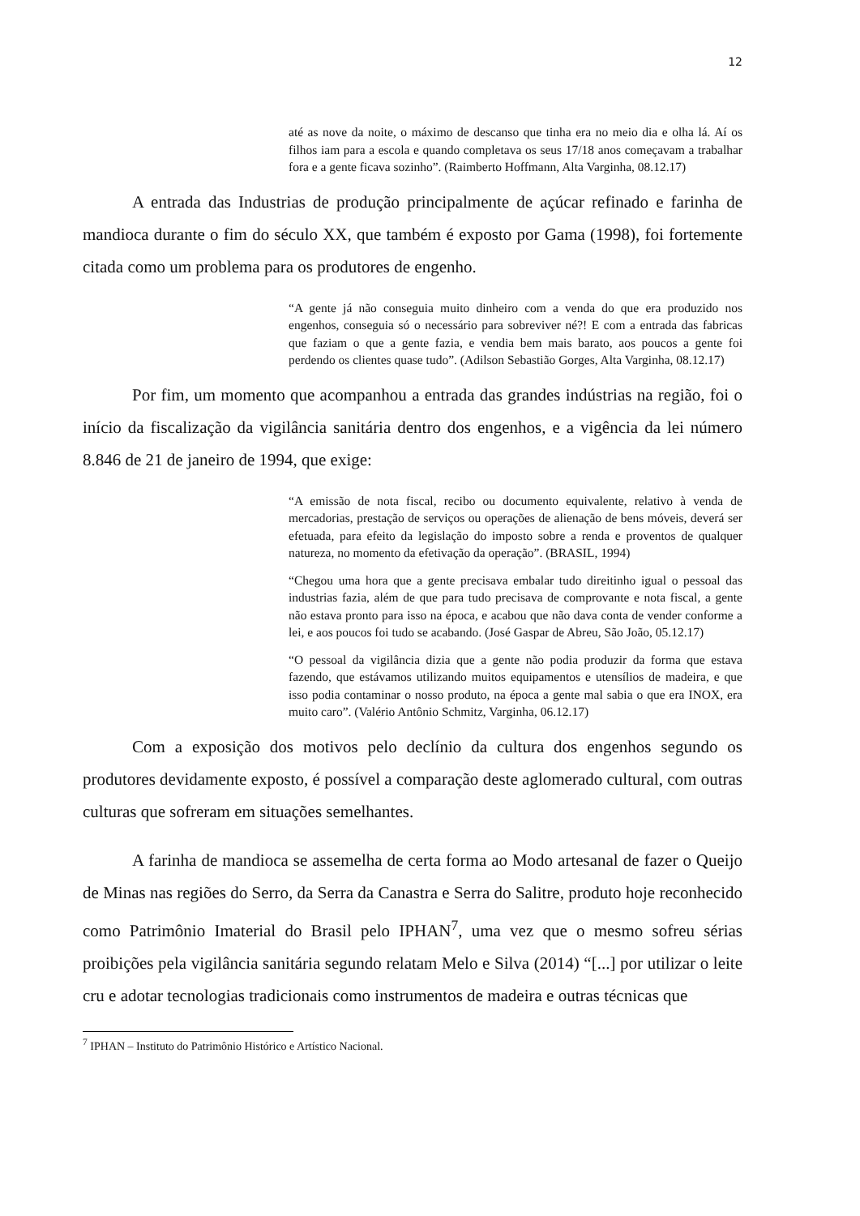12
até as nove da noite, o máximo de descanso que tinha era no meio dia e olha lá. Aí os filhos iam para a escola e quando completava os seus 17/18 anos começavam a trabalhar fora e a gente ficava sozinho”. (Raimberto Hoffmann, Alta Varginha, 08.12.17)
A entrada das Industrias de produção principalmente de açúcar refinado e farinha de mandioca durante o fim do século XX, que também é exposto por Gama (1998), foi fortemente citada como um problema para os produtores de engenho.
“A gente já não conseguia muito dinheiro com a venda do que era produzido nos engenhos, conseguia só o necessário para sobreviver né?! E com a entrada das fabricas que faziam o que a gente fazia, e vendia bem mais barato, aos poucos a gente foi perdendo os clientes quase tudo”. (Adilson Sebastião Gorges, Alta Varginha, 08.12.17)
Por fim, um momento que acompanhou a entrada das grandes indústrias na região, foi o início da fiscalização da vigilância sanitária dentro dos engenhos, e a vigência da lei número 8.846 de 21 de janeiro de 1994, que exige:
“A emissão de nota fiscal, recibo ou documento equivalente, relativo à venda de mercadorias, prestação de serviços ou operações de alienação de bens móveis, deverá ser efetuada, para efeito da legislação do imposto sobre a renda e proventos de qualquer natureza, no momento da efetivação da operação”. (BRASIL, 1994)
“Chegou uma hora que a gente precisava embalar tudo direitinho igual o pessoal das industrias fazia, além de que para tudo precisava de comprovante e nota fiscal, a gente não estava pronto para isso na época, e acabou que não dava conta de vender conforme a lei, e aos poucos foi tudo se acabando. (José Gaspar de Abreu, São João, 05.12.17)
“O pessoal da vigilância dizia que a gente não podia produzir da forma que estava fazendo, que estávamos utilizando muitos equipamentos e utensílios de madeira, e que isso podia contaminar o nosso produto, na época a gente mal sabia o que era INOX, era muito caro”. (Valério Antônio Schmitz, Varginha, 06.12.17)
Com a exposição dos motivos pelo declínio da cultura dos engenhos segundo os produtores devidamente exposto, é possível a comparação deste aglomerado cultural, com outras culturas que sofreram em situações semelhantes.
A farinha de mandioca se assemelha de certa forma ao Modo artesanal de fazer o Queijo de Minas nas regiões do Serro, da Serra da Canastra e Serra do Salitre, produto hoje reconhecido como Patrimônio Imaterial do Brasil pelo IPHAN<sup>7</sup>, uma vez que o mesmo sofreu sérias proibições pela vigilância sanitária segundo relatam Melo e Silva (2014) “[...] por utilizar o leite cru e adotar tecnologias tradicionais como instrumentos de madeira e outras técnicas que
<sup>7</sup> IPHAN – Instituto do Patrimônio Histórico e Artístico Nacional.